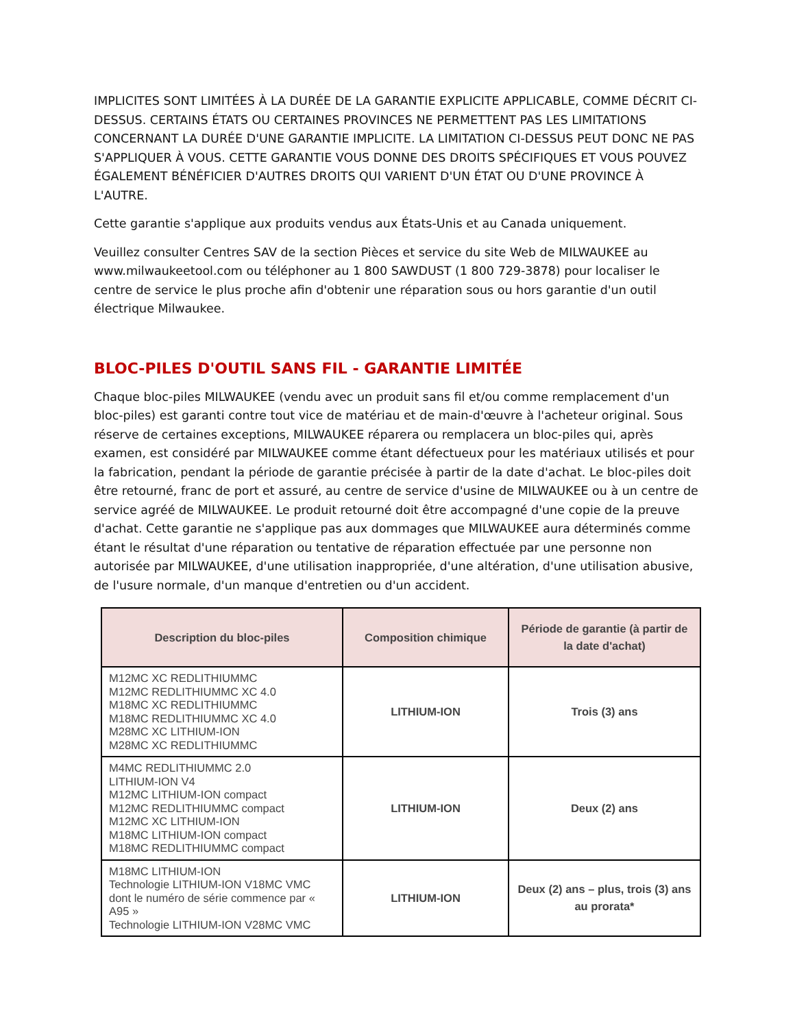IMPLICITES SONT LIMITÉES À LA DURÉE DE LA GARANTIE EXPLICITE APPLICABLE, COMME DÉCRIT CI-DESSUS. CERTAINS ÉTATS OU CERTAINES PROVINCES NE PERMETTENT PAS LES LIMITATIONS CONCERNANT LA DURÉE D'UNE GARANTIE IMPLICITE. LA LIMITATION CI-DESSUS PEUT DONC NE PAS S'APPLIQUER À VOUS. CETTE GARANTIE VOUS DONNE DES DROITS SPÉCIFIQUES ET VOUS POUVEZ ÉGALEMENT BÉNÉFICIER D'AUTRES DROITS QUI VARIENT D'UN ÉTAT OU D'UNE PROVINCE À L'AUTRE.
Cette garantie s'applique aux produits vendus aux États-Unis et au Canada uniquement.
Veuillez consulter Centres SAV de la section Pièces et service du site Web de MILWAUKEE au www.milwaukeetool.com ou téléphoner au 1 800 SAWDUST (1 800 729-3878) pour localiser le centre de service le plus proche afin d'obtenir une réparation sous ou hors garantie d'un outil électrique Milwaukee.
BLOC-PILES D'OUTIL SANS FIL - GARANTIE LIMITÉE
Chaque bloc-piles MILWAUKEE (vendu avec un produit sans fil et/ou comme remplacement d'un bloc-piles) est garanti contre tout vice de matériau et de main-d'œuvre à l'acheteur original. Sous réserve de certaines exceptions, MILWAUKEE réparera ou remplacera un bloc-piles qui, après examen, est considéré par MILWAUKEE comme étant défectueux pour les matériaux utilisés et pour la fabrication, pendant la période de garantie précisée à partir de la date d'achat. Le bloc-piles doit être retourné, franc de port et assuré, au centre de service d'usine de MILWAUKEE ou à un centre de service agréé de MILWAUKEE. Le produit retourné doit être accompagné d'une copie de la preuve d'achat. Cette garantie ne s'applique pas aux dommages que MILWAUKEE aura déterminés comme étant le résultat d'une réparation ou tentative de réparation effectuée par une personne non autorisée par MILWAUKEE, d'une utilisation inappropriée, d'une altération, d'une utilisation abusive, de l'usure normale, d'un manque d'entretien ou d'un accident.
| Description du bloc-piles | Composition chimique | Période de garantie (à partir de la date d'achat) |
| --- | --- | --- |
| M12MC XC REDLITHIUMMC M12MC REDLITHIUMMC XC 4.0 M18MC XC REDLITHIUMMC M18MC REDLITHIUMMC XC 4.0 M28MC XC LITHIUM-ION M28MC XC REDLITHIUMMC | LITHIUM-ION | Trois (3) ans |
| M4MC REDLITHIUMMC 2.0 LITHIUM-ION V4 M12MC LITHIUM-ION compact M12MC REDLITHIUMMC compact M12MC XC LITHIUM-ION M18MC LITHIUM-ION compact M18MC REDLITHIUMMC compact | LITHIUM-ION | Deux (2) ans |
| M18MC LITHIUM-ION Technologie LITHIUM-ION V18MC VMC dont le numéro de série commence par « A95 » Technologie LITHIUM-ION V28MC VMC | LITHIUM-ION | Deux (2) ans – plus, trois (3) ans au prorata* |